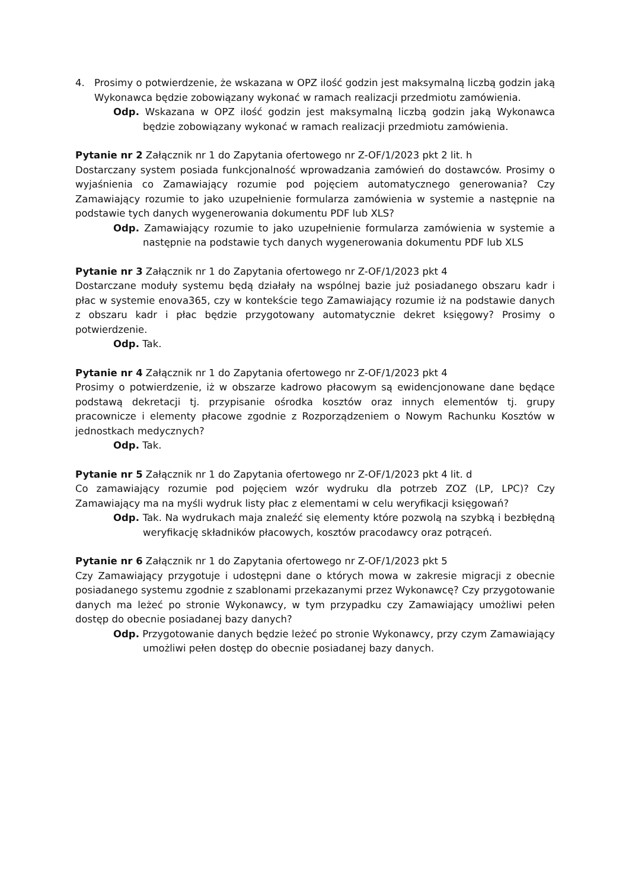4. Prosimy o potwierdzenie, że wskazana w OPZ ilość godzin jest maksymalną liczbą godzin jaką Wykonawca będzie zobowiązany wykonać w ramach realizacji przedmiotu zamówienia.
Odp. Wskazana w OPZ ilość godzin jest maksymalną liczbą godzin jaką Wykonawca będzie zobowiązany wykonać w ramach realizacji przedmiotu zamówienia.
Pytanie nr 2 Załącznik nr 1 do Zapytania ofertowego nr Z-OF/1/2023 pkt 2 lit. h
Dostarczany system posiada funkcjonalność wprowadzania zamówień do dostawców. Prosimy o wyjaśnienia co Zamawiający rozumie pod pojęciem automatycznego generowania? Czy Zamawiający rozumie to jako uzupełnienie formularza zamówienia w systemie a następnie na podstawie tych danych wygenerowania dokumentu PDF lub XLS?
Odp. Zamawiający rozumie to jako uzupełnienie formularza zamówienia w systemie a następnie na podstawie tych danych wygenerowania dokumentu PDF lub XLS
Pytanie nr 3 Załącznik nr 1 do Zapytania ofertowego nr Z-OF/1/2023 pkt 4
Dostarczane moduły systemu będą działały na wspólnej bazie już posiadanego obszaru kadr i płac w systemie enova365, czy w kontekście tego Zamawiający rozumie iż na podstawie danych z obszaru kadr i płac będzie przygotowany automatycznie dekret księgowy? Prosimy o potwierdzenie.
Odp. Tak.
Pytanie nr 4 Załącznik nr 1 do Zapytania ofertowego nr Z-OF/1/2023 pkt 4
Prosimy o potwierdzenie, iż w obszarze kadrowo płacowym są ewidencjonowane dane będące podstawą dekretacji tj. przypisanie ośrodka kosztów oraz innych elementów tj. grupy pracownicze i elementy płacowe zgodnie z Rozporządzeniem o Nowym Rachunku Kosztów w jednostkach medycznych?
Odp. Tak.
Pytanie nr 5 Załącznik nr 1 do Zapytania ofertowego nr Z-OF/1/2023 pkt 4 lit. d
Co zamawiający rozumie pod pojęciem wzór wydruku dla potrzeb ZOZ (LP, LPC)? Czy Zamawiający ma na myśli wydruk listy płac z elementami w celu weryfikacji księgowań?
Odp. Tak. Na wydrukach maja znaleźć się elementy które pozwolą na szybką i bezbłędną weryfikację składników płacowych, kosztów pracodawcy oraz potrąceń.
Pytanie nr 6 Załącznik nr 1 do Zapytania ofertowego nr Z-OF/1/2023 pkt 5
Czy Zamawiający przygotuje i udostępni dane o których mowa w zakresie migracji z obecnie posiadanego systemu zgodnie z szablonami przekazanymi przez Wykonawcę? Czy przygotowanie danych ma leżeć po stronie Wykonawcy, w tym przypadku czy Zamawiający umożliwi pełen dostęp do obecnie posiadanej bazy danych?
Odp. Przygotowanie danych będzie leżeć po stronie Wykonawcy, przy czym Zamawiający umożliwi pełen dostęp do obecnie posiadanej bazy danych.